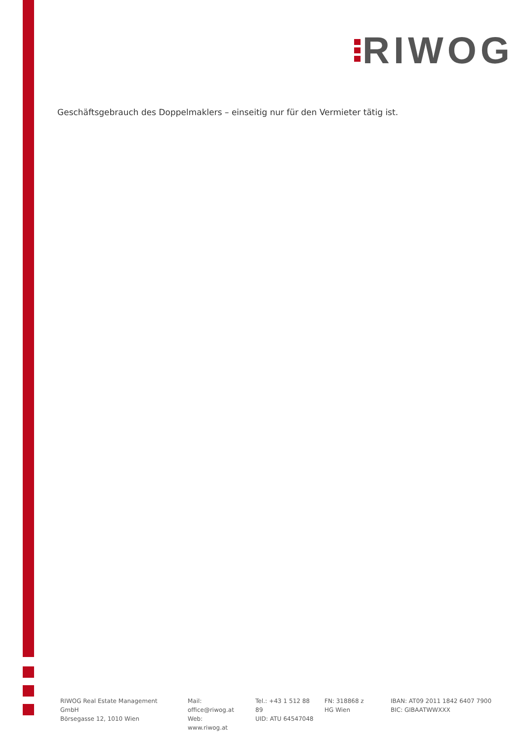RIWOG
Geschäftsgebrauch des Doppelmaklers – einseitig nur für den Vermieter tätig ist.
RIWOG Real Estate Management GmbH
Börsegasse 12, 1010 Wien
Mail: office@riwog.at
Web: www.riwog.at
Tel.: +43 1 512 88 89
UID: ATU 64547048
FN: 318868 z
HG Wien
IBAN: AT09 2011 1842 6407 7900
BIC: GIBAATWWXXX